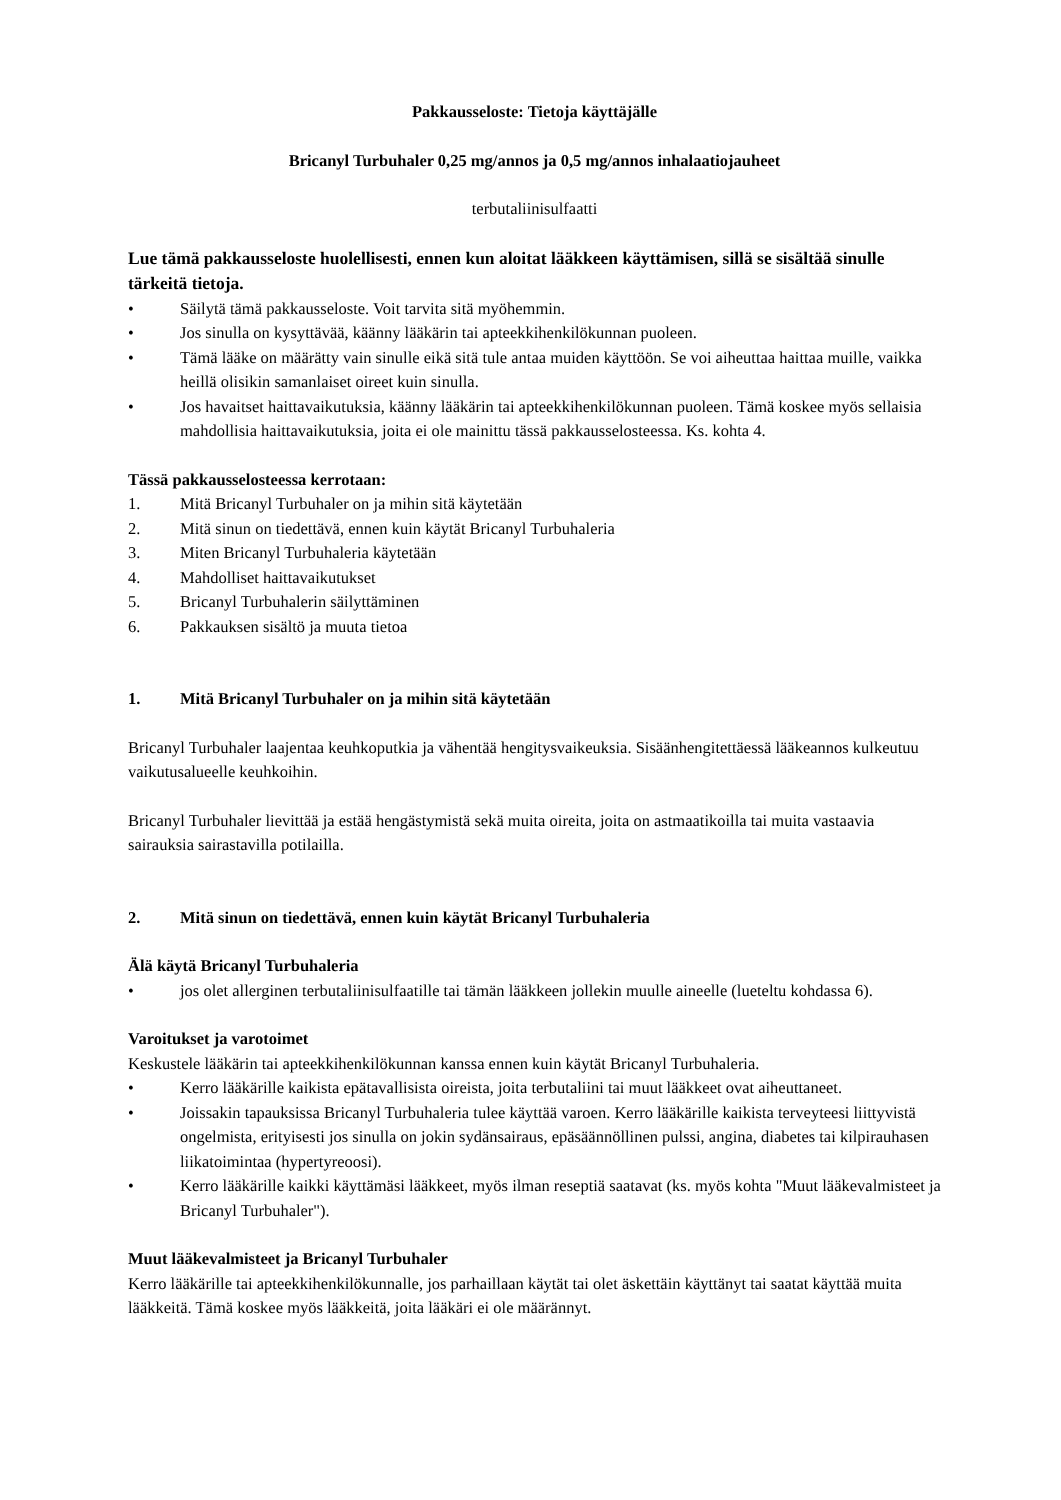Pakkausseloste: Tietoja käyttäjälle
Bricanyl Turbuhaler 0,25 mg/annos ja 0,5 mg/annos inhalaatiojauheet
terbutaliinisulfaatti
Lue tämä pakkausseloste huolellisesti, ennen kun aloitat lääkkeen käyttämisen, sillä se sisältää sinulle tärkeitä tietoja.
• Säilytä tämä pakkausseloste. Voit tarvita sitä myöhemmin.
• Jos sinulla on kysyttävää, käänny lääkärin tai apteekkihenkilökunnan puoleen.
• Tämä lääke on määrätty vain sinulle eikä sitä tule antaa muiden käyttöön. Se voi aiheuttaa haittaa muille, vaikka heillä olisikin samanlaiset oireet kuin sinulla.
• Jos havaitset haittavaikutuksia, käänny lääkärin tai apteekkihenkilökunnan puoleen. Tämä koskee myös sellaisia mahdollisia haittavaikutuksia, joita ei ole mainittu tässä pakkausselosteessa. Ks. kohta 4.
Tässä pakkausselosteessa kerrotaan:
1. Mitä Bricanyl Turbuhaler on ja mihin sitä käytetään
2. Mitä sinun on tiedettävä, ennen kuin käytät Bricanyl Turbuhaleria
3. Miten Bricanyl Turbuhaleria käytetään
4. Mahdolliset haittavaikutukset
5. Bricanyl Turbuhalerin säilyttäminen
6. Pakkauksen sisältö ja muuta tietoa
1. Mitä Bricanyl Turbuhaler on ja mihin sitä käytetään
Bricanyl Turbuhaler laajentaa keuhkoputkia ja vähentää hengitysvaikeuksia. Sisäänhengitettäessä lääkeannos kulkeutuu vaikutusalueelle keuhkoihin.
Bricanyl Turbuhaler lievittää ja estää hengästymistä sekä muita oireita, joita on astmaatikoilla tai muita vastaavia sairauksia sairastavilla potilailla.
2. Mitä sinun on tiedettävä, ennen kuin käytät Bricanyl Turbuhaleria
Älä käytä Bricanyl Turbuhaleria
• jos olet allerginen terbutaliinisulfaatille tai tämän lääkkeen jollekin muulle aineelle (lueteltu kohdassa 6).
Varoitukset ja varotoimet
Keskustele lääkärin tai apteekkihenkilökunnan kanssa ennen kuin käytät Bricanyl Turbuhaleria.
• Kerro lääkärille kaikista epätavallisista oireista, joita terbutaliini tai muut lääkkeet ovat aiheuttaneet.
• Joissakin tapauksissa Bricanyl Turbuhaleria tulee käyttää varoen. Kerro lääkärille kaikista terveyteesi liittyvistä ongelmista, erityisesti jos sinulla on jokin sydänsairaus, epäsäännöllinen pulssi, angina, diabetes tai kilpirauhasen liikatoimintaa (hypertyreoosi).
• Kerro lääkärille kaikki käyttämäsi lääkkeet, myös ilman reseptiä saatavat (ks. myös kohta "Muut lääkevalmisteet ja Bricanyl Turbuhaler").
Muut lääkevalmisteet ja Bricanyl Turbuhaler
Kerro lääkärille tai apteekkihenkilökunnalle, jos parhaillaan käytät tai olet äskettäin käyttänyt tai saatat käyttää muita lääkkeitä. Tämä koskee myös lääkkeitä, joita lääkäri ei ole määrännyt.